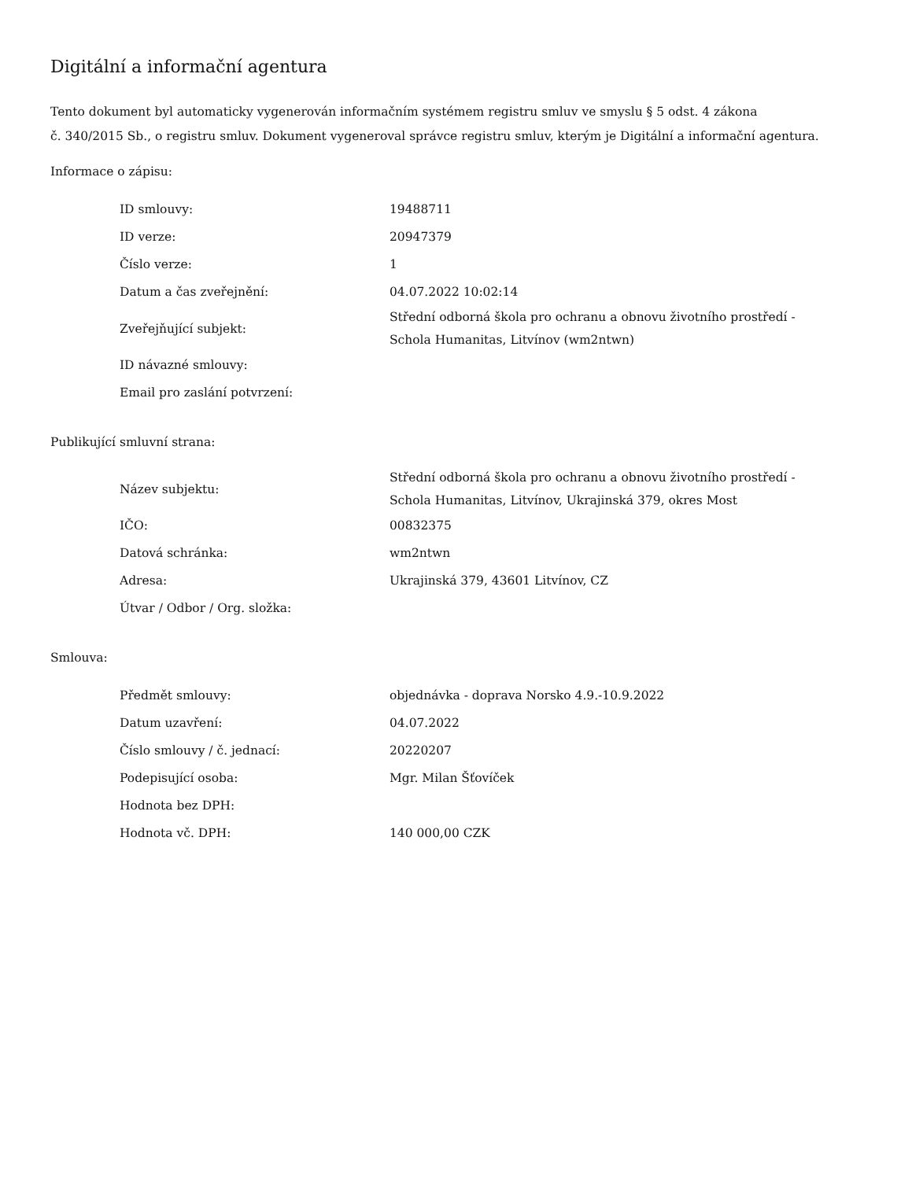Digitální a informační agentura
Tento dokument byl automaticky vygenerován informačním systémem registru smluv ve smyslu § 5 odst. 4 zákona
č. 340/2015 Sb., o registru smluv. Dokument vygeneroval správce registru smluv, kterým je Digitální a informační agentura.
Informace o zápisu:
| ID smlouvy: | 19488711 |
| ID verze: | 20947379 |
| Číslo verze: | 1 |
| Datum a čas zveřejnění: | 04.07.2022 10:02:14 |
| Zveřejňující subjekt: | Střední odborná škola pro ochranu a obnovu životního prostředí - Schola Humanitas, Litvínov (wm2ntwn) |
| ID návazné smlouvy: | |
| Email pro zaslání potvrzení: | |
Publikující smluvní strana:
| Název subjektu: | Střední odborná škola pro ochranu a obnovu životního prostředí - Schola Humanitas, Litvínov, Ukrajinská 379, okres Most |
| IČO: | 00832375 |
| Datová schránka: | wm2ntwn |
| Adresa: | Ukrajinská 379, 43601 Litvínov, CZ |
| Útvar / Odbor / Org. složka: | |
Smlouva:
| Předmět smlouvy: | objednávka - doprava Norsko 4.9.-10.9.2022 |
| Datum uzavření: | 04.07.2022 |
| Číslo smlouvy / č. jednací: | 20220207 |
| Podepisující osoba: | Mgr. Milan Šťovíček |
| Hodnota bez DPH: | |
| Hodnota vč. DPH: | 140 000,00 CZK |